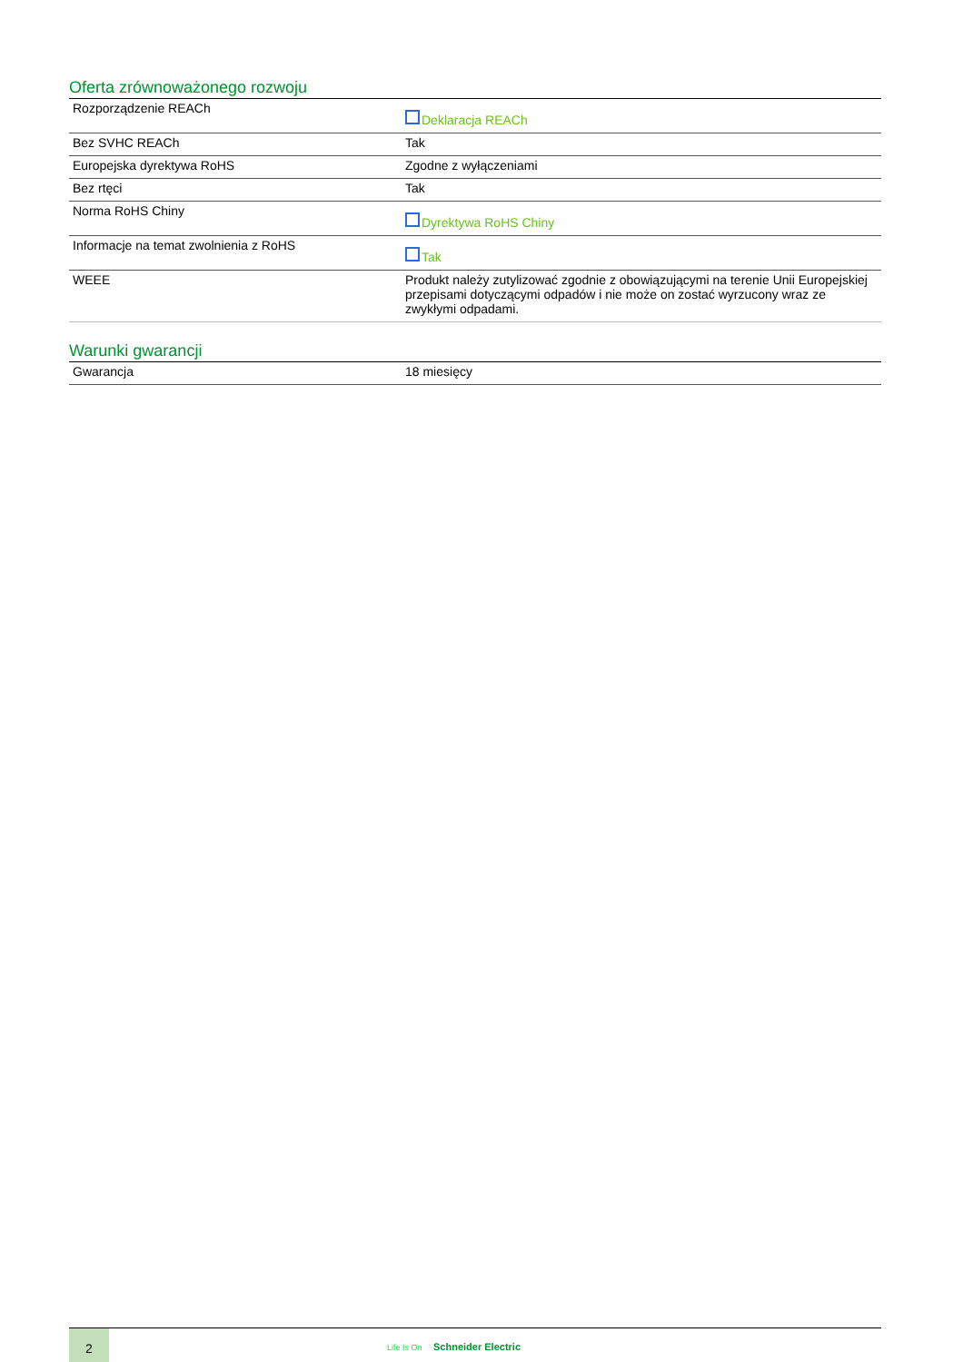Oferta zrównoważonego rozwoju
| Rozporządzenie REACh | Deklaracja REACh |
| Bez SVHC REACh | Tak |
| Europejska dyrektywa RoHS | Zgodne z wyłączeniami |
| Bez rtęci | Tak |
| Norma RoHS Chiny | Dyrektywa RoHS Chiny |
| Informacje na temat zwolnienia z RoHS | Tak |
| WEEE | Produkt należy zutylizować zgodnie z obowiązującymi na terenie Unii Europejskiej przepisami dotyczącymi odpadów i nie może on zostać wyrzucony wraz ze zwykłymi odpadami. |
Warunki gwarancji
| Gwarancja | 18 miesięcy |
2
Life Is On Schneider Electric